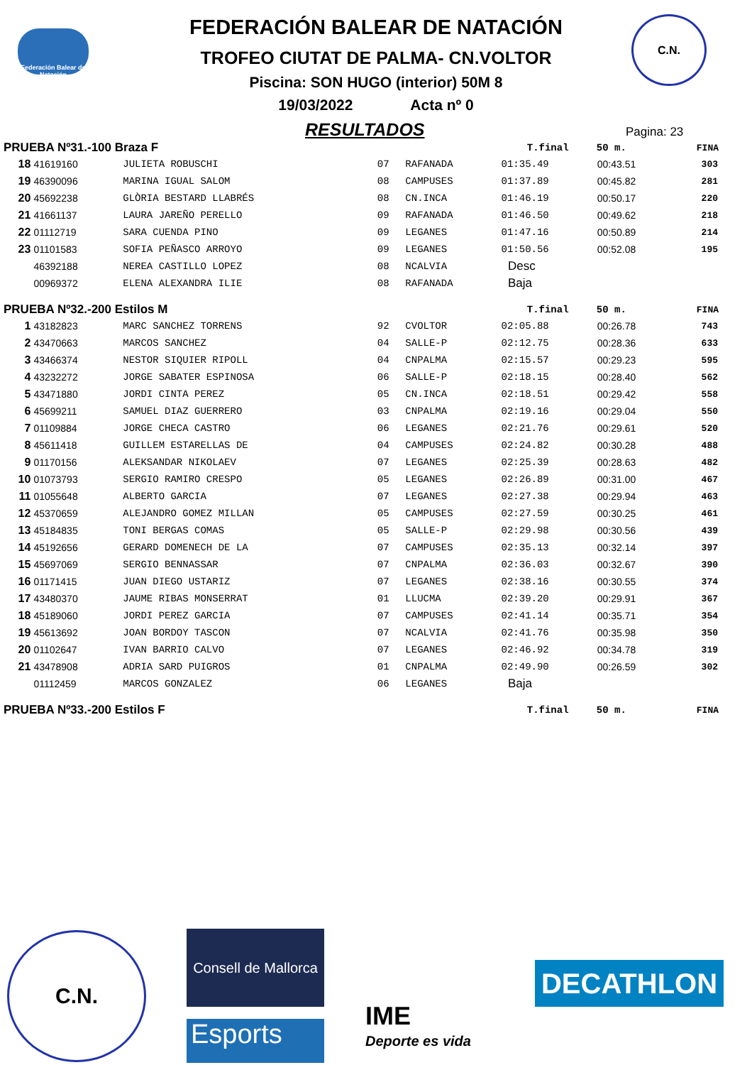Federación Balear de Natación
C.N.
FEDERACIÓN BALEAR DE NATACIÓN
TROFEO CIUTAT DE PALMA- CN.VOLTOR
Piscina: SON HUGO (interior) 50M 8
19/03/2022 Acta nº 0
RESULTADOS
Pagina: 23
| PRUEBA Nº31.-100 Braza F | | | | | T.final | 50 m. | FINA |
| --- | --- | --- | --- | --- | --- | --- | --- |
| 18 | 41619160 | JULIETA ROBUSCHI | 07 | RAFANADA | 01:35.49 | 00:43.51 | 303 |
| 19 | 46390096 | MARINA IGUAL SALOM | 08 | CAMPUSES | 01:37.89 | 00:45.82 | 281 |
| 20 | 45692238 | GLÒRIA BESTARD LLABRÉS | 08 | CN.INCA | 01:46.19 | 00:50.17 | 220 |
| 21 | 41661137 | LAURA JAREÑO PERELLO | 09 | RAFANADA | 01:46.50 | 00:49.62 | 218 |
| 22 | 01112719 | SARA CUENDA PINO | 09 | LEGANES | 01:47.16 | 00:50.89 | 214 |
| 23 | 01101583 | SOFIA PEÑASCO ARROYO | 09 | LEGANES | 01:50.56 | 00:52.08 | 195 |
| | 46392188 | NEREA CASTILLO LOPEZ | 08 | NCALVIA | Desc | | |
| | 00969372 | ELENA ALEXANDRA ILIE | 08 | RAFANADA | Baja | | |
| PRUEBA Nº32.-200 Estilos M | | | | | T.final | 50 m. | FINA |
| 1 | 43182823 | MARC SANCHEZ TORRENS | 92 | CVOLTOR | 02:05.88 | 00:26.78 | 743 |
| 2 | 43470663 | MARCOS SANCHEZ | 04 | SALLE-P | 02:12.75 | 00:28.36 | 633 |
| 3 | 43466374 | NESTOR SIQUIER RIPOLL | 04 | CNPALMA | 02:15.57 | 00:29.23 | 595 |
| 4 | 43232272 | JORGE SABATER ESPINOSA | 06 | SALLE-P | 02:18.15 | 00:28.40 | 562 |
| 5 | 43471880 | JORDI CINTA PEREZ | 05 | CN.INCA | 02:18.51 | 00:29.42 | 558 |
| 6 | 45699211 | SAMUEL DIAZ GUERRERO | 03 | CNPALMA | 02:19.16 | 00:29.04 | 550 |
| 7 | 01109884 | JORGE CHECA CASTRO | 06 | LEGANES | 02:21.76 | 00:29.61 | 520 |
| 8 | 45611418 | GUILLEM ESTARELLAS DE | 04 | CAMPUSES | 02:24.82 | 00:30.28 | 488 |
| 9 | 01170156 | ALEKSANDAR NIKOLAEV | 07 | LEGANES | 02:25.39 | 00:28.63 | 482 |
| 10 | 01073793 | SERGIO RAMIRO CRESPO | 05 | LEGANES | 02:26.89 | 00:31.00 | 467 |
| 11 | 01055648 | ALBERTO GARCIA | 07 | LEGANES | 02:27.38 | 00:29.94 | 463 |
| 12 | 45370659 | ALEJANDRO GOMEZ MILLAN | 05 | CAMPUSES | 02:27.59 | 00:30.25 | 461 |
| 13 | 45184835 | TONI BERGAS COMAS | 05 | SALLE-P | 02:29.98 | 00:30.56 | 439 |
| 14 | 45192656 | GERARD DOMENECH DE LA | 07 | CAMPUSES | 02:35.13 | 00:32.14 | 397 |
| 15 | 45697069 | SERGIO BENNASSAR | 07 | CNPALMA | 02:36.03 | 00:32.67 | 390 |
| 16 | 01171415 | JUAN DIEGO USTARIZ | 07 | LEGANES | 02:38.16 | 00:30.55 | 374 |
| 17 | 43480370 | JAUME RIBAS MONSERRAT | 01 | LLUCMA | 02:39.20 | 00:29.91 | 367 |
| 18 | 45189060 | JORDI PEREZ GARCIA | 07 | CAMPUSES | 02:41.14 | 00:35.71 | 354 |
| 19 | 45613692 | JOAN BORDOY TASCON | 07 | NCALVIA | 02:41.76 | 00:35.98 | 350 |
| 20 | 01102647 | IVAN BARRIO CALVO | 07 | LEGANES | 02:46.92 | 00:34.78 | 319 |
| 21 | 43478908 | ADRIA SARD PUIGROS | 01 | CNPALMA | 02:49.90 | 00:26.59 | 302 |
| | 01112459 | MARCOS GONZALEZ | 06 | LEGANES | Baja | | |
| PRUEBA Nº33.-200 Estilos F | | | | | T.final | 50 m. | FINA |
C.N.
Consell de Mallorca
Esports
IME
Deporte es vida
DECATHLON